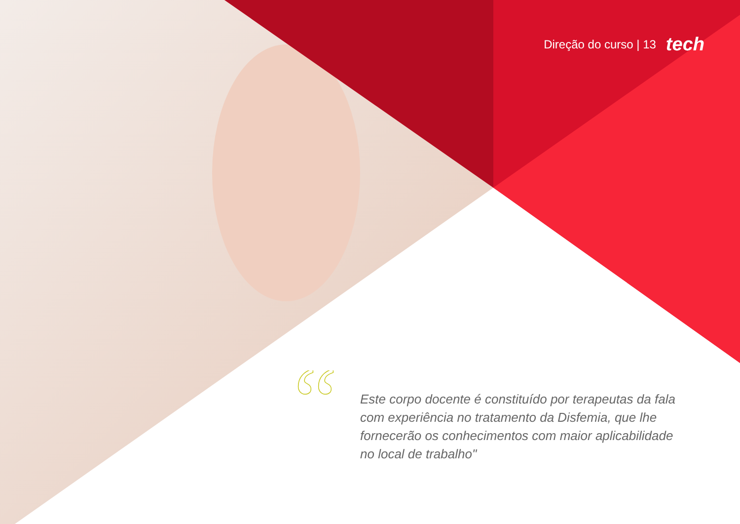Direção do curso | 13 tech
“
Este corpo docente é constituído por terapeutas da fala com experiência no tratamento da Disfemia, que lhe fornecerão os conhecimentos com maior aplicabilidade no local de trabalho"